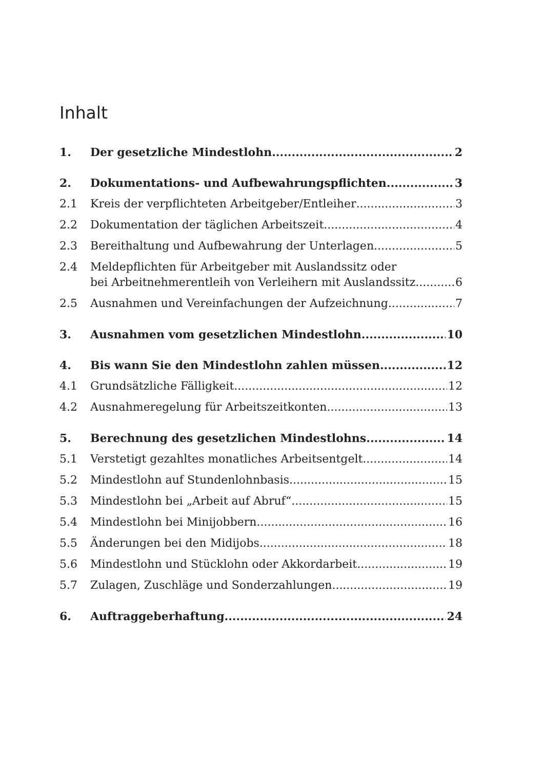Inhalt
1. Der gesetzliche Mindestlohn 2
2. Dokumentations- und Aufbewahrungspflichten 3
2.1 Kreis der verpflichteten Arbeitgeber/Entleiher 3
2.2 Dokumentation der täglichen Arbeitszeit 4
2.3 Bereithaltung und Aufbewahrung der Unterlagen 5
2.4 Meldepflichten für Arbeitgeber mit Auslandssitz oder
bei Arbeitnehmerentleih von Verleihern mit Auslandssitz 6
2.5 Ausnahmen und Vereinfachungen der Aufzeichnung 7
3. Ausnahmen vom gesetzlichen Mindestlohn 10
4. Bis wann Sie den Mindestlohn zahlen müssen 12
4.1 Grundsätzliche Fälligkeit 12
4.2 Ausnahmeregelung für Arbeitszeitkonten 13
5. Berechnung des gesetzlichen Mindestlohns 14
5.1 Verstetigt gezahltes monatliches Arbeitsentgelt 14
5.2 Mindestlohn auf Stundenlohnbasis 15
5.3 Mindestlohn bei „Arbeit auf Abruf“ 15
5.4 Mindestlohn bei Minijobbern 16
5.5 Änderungen bei den Midijobs 18
5.6 Mindestlohn und Stücklohn oder Akkordarbeit 19
5.7 Zulagen, Zuschläge und Sonderzahlungen 19
6. Auftraggeberhaftung 24